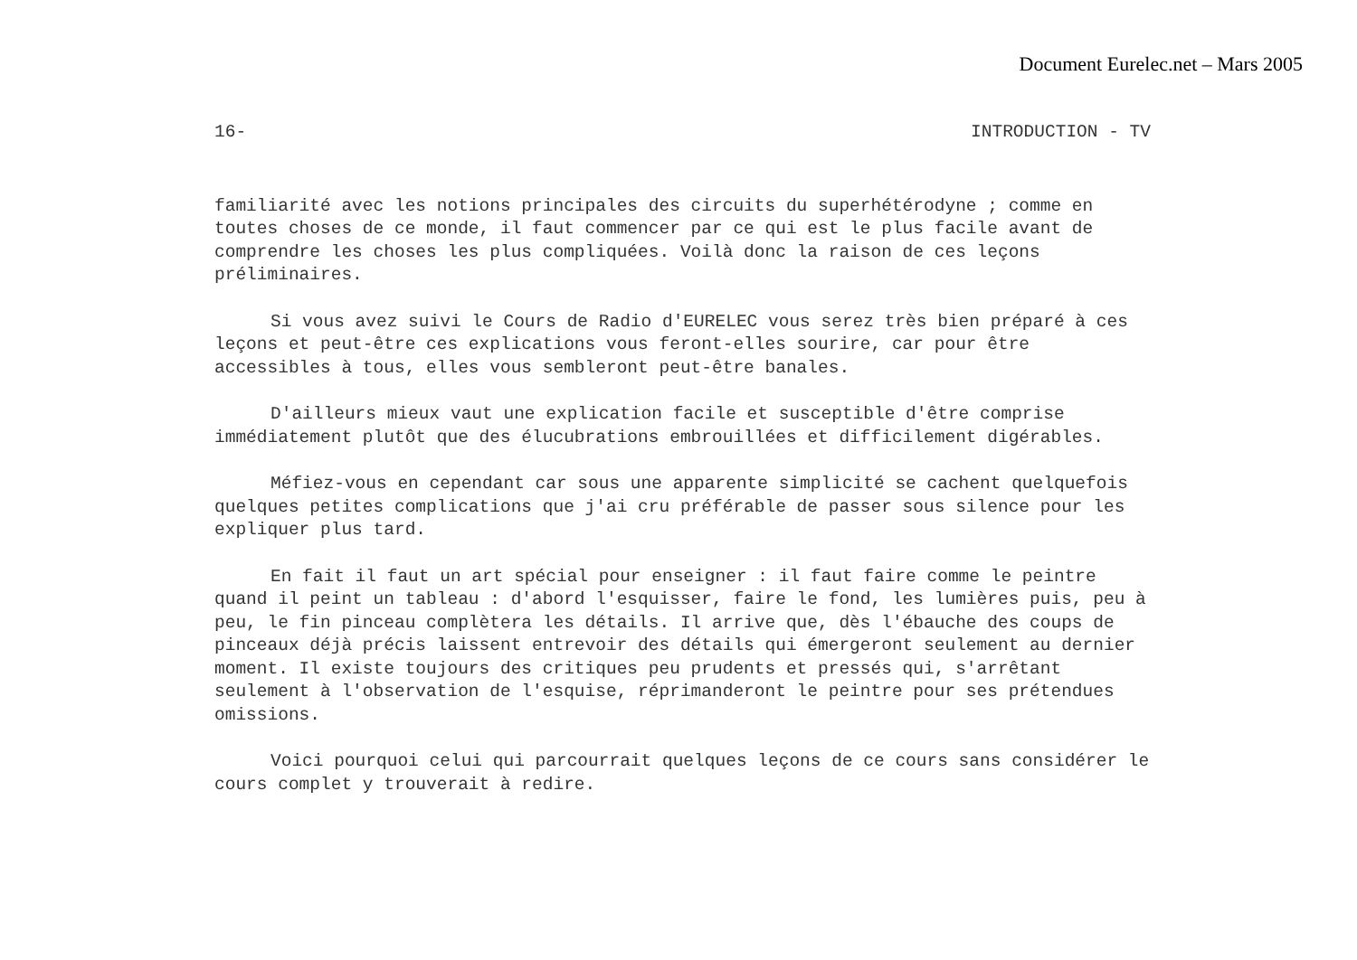Document Eurelec.net – Mars 2005
16- INTRODUCTION - TV
familiarité avec les notions principales des circuits du superhétérodyne ; comme en toutes choses de ce monde, il faut commencer par ce qui est le plus facile avant de comprendre les choses les plus compliquées. Voilà donc la raison de ces leçons préliminaires.
Si vous avez suivi le Cours de Radio d'EURELEC vous serez très bien préparé à ces leçons et peut-être ces explications vous feront-elles sourire, car pour être accessibles à tous, elles vous sembleront peut-être banales.
D'ailleurs mieux vaut une explication facile et susceptible d'être comprise immédiatement plutôt que des élucubrations embrouillées et difficilement digérables.
Méfiez-vous en cependant car sous une apparente simplicité se cachent quelquefois quelques petites complications que j'ai cru préférable de passer sous silence pour les expliquer plus tard.
En fait il faut un art spécial pour enseigner : il faut faire comme le peintre quand il peint un tableau : d'abord l'esquisser, faire le fond, les lumières puis, peu à peu, le fin pinceau complètera les détails. Il arrive que, dès l'ébauche des coups de pinceaux déjà précis laissent entrevoir des détails qui émergeront seulement au dernier moment. Il existe toujours des critiques peu prudents et pressés qui, s'arrêtant seulement à l'observation de l'esquise, réprimanderont le peintre pour ses prétendues omissions.
Voici pourquoi celui qui parcourrait quelques leçons de ce cours sans considérer le cours complet y trouverait à redire.